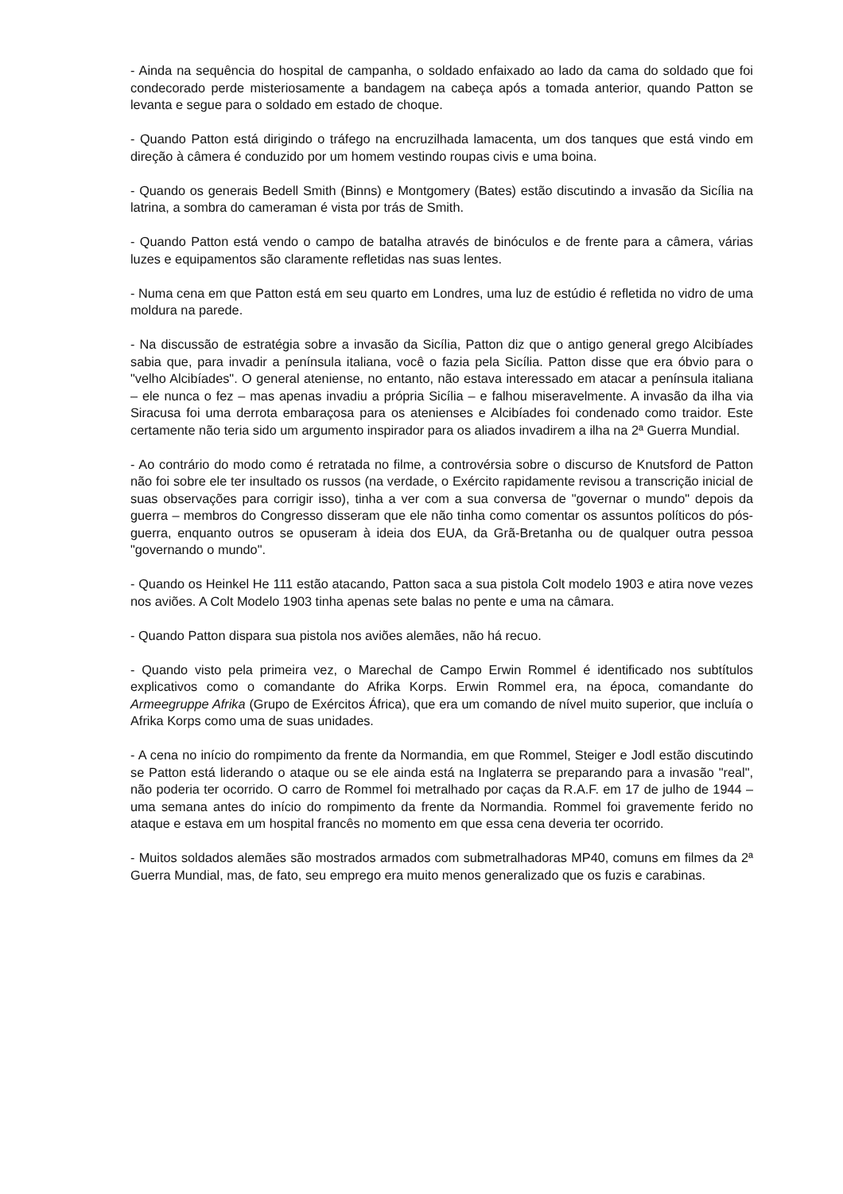- Ainda na sequência do hospital de campanha, o soldado enfaixado ao lado da cama do soldado que foi condecorado perde misteriosamente a bandagem na cabeça após a tomada anterior, quando Patton se levanta e segue para o soldado em estado de choque.
- Quando Patton está dirigindo o tráfego na encruzilhada lamacenta, um dos tanques que está vindo em direção à câmera é conduzido por um homem vestindo roupas civis e uma boina.
- Quando os generais Bedell Smith (Binns) e Montgomery (Bates) estão discutindo a invasão da Sicília na latrina, a sombra do cameraman é vista por trás de Smith.
- Quando Patton está vendo o campo de batalha através de binóculos e de frente para a câmera, várias luzes e equipamentos são claramente refletidas nas suas lentes.
- Numa cena em que Patton está em seu quarto em Londres, uma luz de estúdio é refletida no vidro de uma moldura na parede.
- Na discussão de estratégia sobre a invasão da Sicília, Patton diz que o antigo general grego Alcibíades sabia que, para invadir a península italiana, você o fazia pela Sicília. Patton disse que era óbvio para o "velho Alcibíades". O general ateniense, no entanto, não estava interessado em atacar a península italiana – ele nunca o fez – mas apenas invadiu a própria Sicília – e falhou miseravelmente. A invasão da ilha via Siracusa foi uma derrota embaraçosa para os atenienses e Alcibíades foi condenado como traidor. Este certamente não teria sido um argumento inspirador para os aliados invadirem a ilha na 2ª Guerra Mundial.
- Ao contrário do modo como é retratada no filme, a controvérsia sobre o discurso de Knutsford de Patton não foi sobre ele ter insultado os russos (na verdade, o Exército rapidamente revisou a transcrição inicial de suas observações para corrigir isso), tinha a ver com a sua conversa de "governar o mundo" depois da guerra – membros do Congresso disseram que ele não tinha como comentar os assuntos políticos do pós-guerra, enquanto outros se opuseram à ideia dos EUA, da Grã-Bretanha ou de qualquer outra pessoa "governando o mundo".
- Quando os Heinkel He 111 estão atacando, Patton saca a sua pistola Colt modelo 1903 e atira nove vezes nos aviões. A Colt Modelo 1903 tinha apenas sete balas no pente e uma na câmara.
- Quando Patton dispara sua pistola nos aviões alemães, não há recuo.
- Quando visto pela primeira vez, o Marechal de Campo Erwin Rommel é identificado nos subtítulos explicativos como o comandante do Afrika Korps. Erwin Rommel era, na época, comandante do Armeegruppe Afrika (Grupo de Exércitos África), que era um comando de nível muito superior, que incluía o Afrika Korps como uma de suas unidades.
- A cena no início do rompimento da frente da Normandia, em que Rommel, Steiger e Jodl estão discutindo se Patton está liderando o ataque ou se ele ainda está na Inglaterra se preparando para a invasão "real", não poderia ter ocorrido. O carro de Rommel foi metralhado por caças da R.A.F. em 17 de julho de 1944 – uma semana antes do início do rompimento da frente da Normandia. Rommel foi gravemente ferido no ataque e estava em um hospital francês no momento em que essa cena deveria ter ocorrido.
- Muitos soldados alemães são mostrados armados com submetralhadoras MP40, comuns em filmes da 2ª Guerra Mundial, mas, de fato, seu emprego era muito menos generalizado que os fuzis e carabinas.